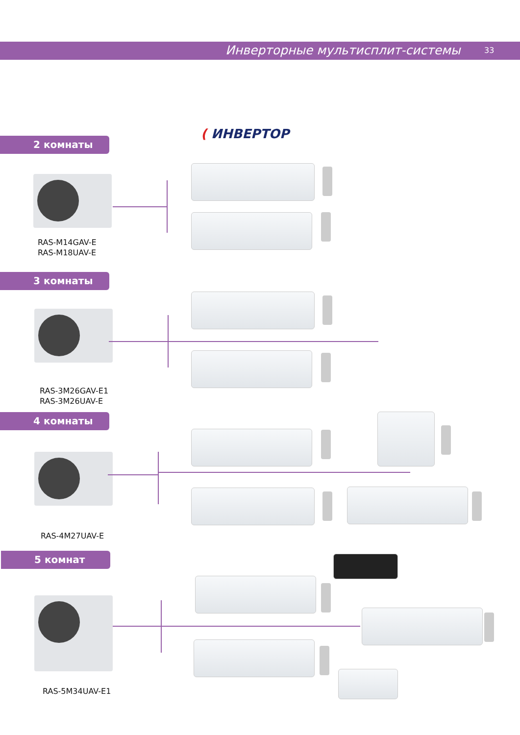Инверторные мультисплит-системы 33
( ИНВЕРТОР
2 комнаты
RAS-M14GAV-E
RAS-M18UAV-E
3 комнаты
RAS-3M26GAV-E1
RAS-3M26UAV-E
4 комнаты
RAS-4M27UAV-E
5 комнат
RAS-5M34UAV-E1